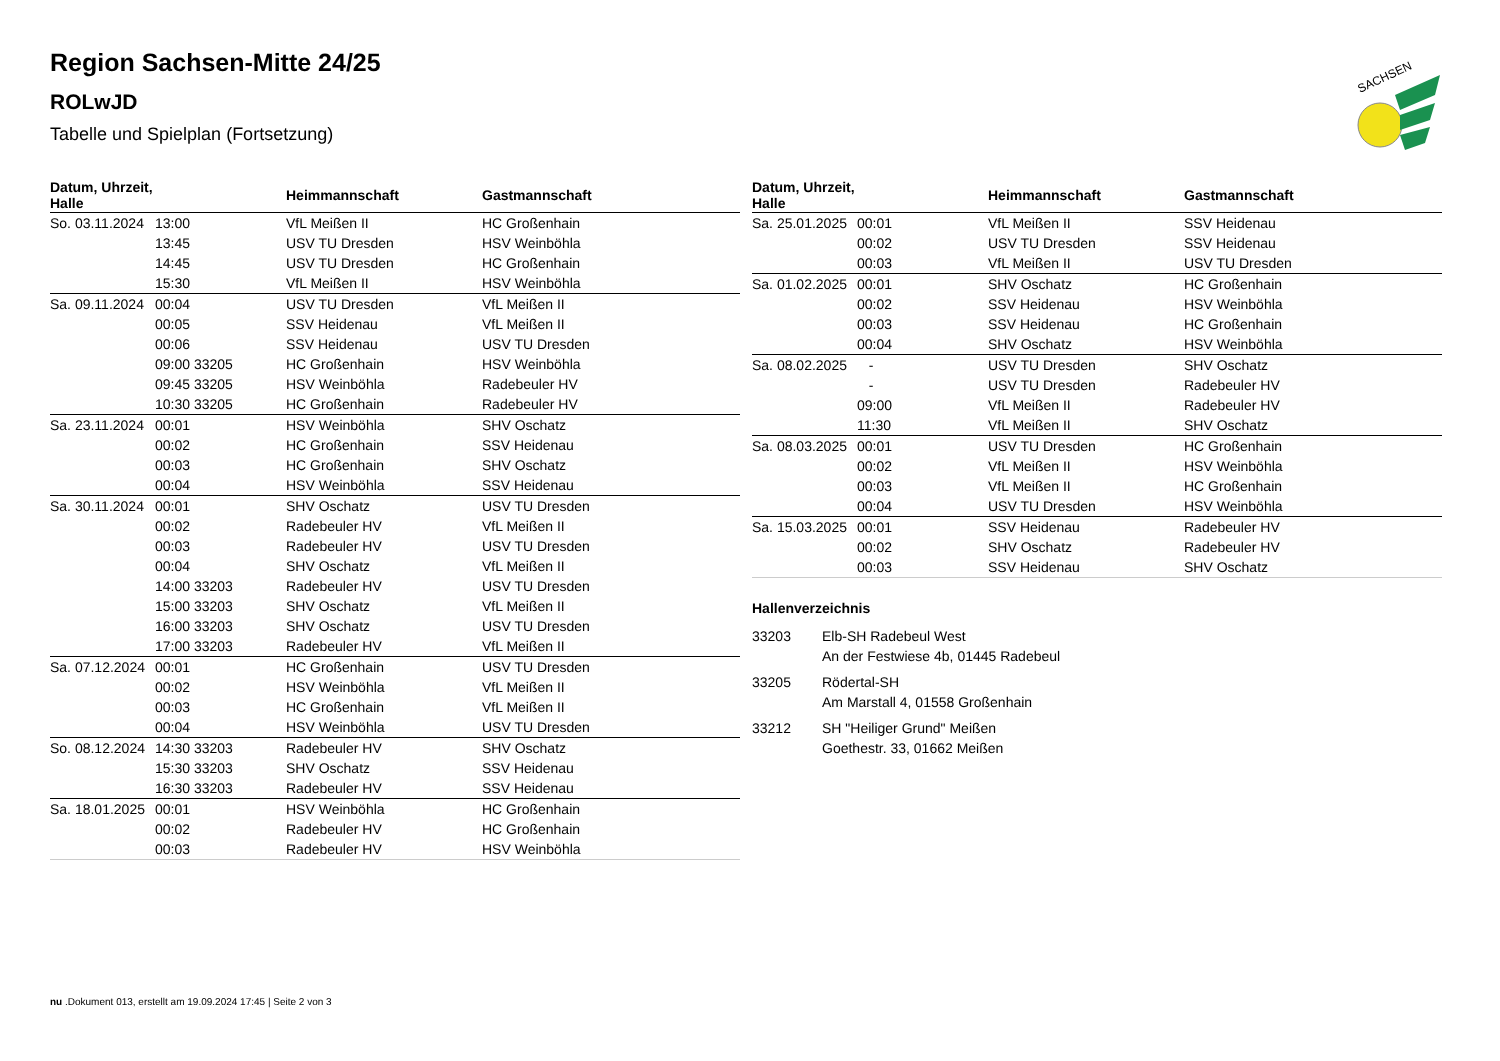Region Sachsen-Mitte 24/25
ROLwJD
Tabelle und Spielplan (Fortsetzung)
SACHSEN
| Datum, Uhrzeit, Halle | | Heimmannschaft | Gastmannschaft |
| --- | --- | --- | --- |
| So. 03.11.2024 | 13:00 | VfL Meißen II | HC Großenhain |
| | 13:45 | USV TU Dresden | HSV Weinböhla |
| | 14:45 | USV TU Dresden | HC Großenhain |
| | 15:30 | VfL Meißen II | HSV Weinböhla |
| Sa. 09.11.2024 | 00:04 | USV TU Dresden | VfL Meißen II |
| | 00:05 | SSV Heidenau | VfL Meißen II |
| | 00:06 | SSV Heidenau | USV TU Dresden |
| | 09:00 33205 | HC Großenhain | HSV Weinböhla |
| | 09:45 33205 | HSV Weinböhla | Radebeuler HV |
| | 10:30 33205 | HC Großenhain | Radebeuler HV |
| Sa. 23.11.2024 | 00:01 | HSV Weinböhla | SHV Oschatz |
| | 00:02 | HC Großenhain | SSV Heidenau |
| | 00:03 | HC Großenhain | SHV Oschatz |
| | 00:04 | HSV Weinböhla | SSV Heidenau |
| Sa. 30.11.2024 | 00:01 | SHV Oschatz | USV TU Dresden |
| | 00:02 | Radebeuler HV | VfL Meißen II |
| | 00:03 | Radebeuler HV | USV TU Dresden |
| | 00:04 | SHV Oschatz | VfL Meißen II |
| | 14:00 33203 | Radebeuler HV | USV TU Dresden |
| | 15:00 33203 | SHV Oschatz | VfL Meißen II |
| | 16:00 33203 | SHV Oschatz | USV TU Dresden |
| | 17:00 33203 | Radebeuler HV | VfL Meißen II |
| Sa. 07.12.2024 | 00:01 | HC Großenhain | USV TU Dresden |
| | 00:02 | HSV Weinböhla | VfL Meißen II |
| | 00:03 | HC Großenhain | VfL Meißen II |
| | 00:04 | HSV Weinböhla | USV TU Dresden |
| So. 08.12.2024 | 14:30 33203 | Radebeuler HV | SHV Oschatz |
| | 15:30 33203 | SHV Oschatz | SSV Heidenau |
| | 16:30 33203 | Radebeuler HV | SSV Heidenau |
| Sa. 18.01.2025 | 00:01 | HSV Weinböhla | HC Großenhain |
| | 00:02 | Radebeuler HV | HC Großenhain |
| | 00:03 | Radebeuler HV | HSV Weinböhla |
| Datum, Uhrzeit, Halle | | Heimmannschaft | Gastmannschaft |
| --- | --- | --- | --- |
| Sa. 25.01.2025 | 00:01 | VfL Meißen II | SSV Heidenau |
| | 00:02 | USV TU Dresden | SSV Heidenau |
| | 00:03 | VfL Meißen II | USV TU Dresden |
| Sa. 01.02.2025 | 00:01 | SHV Oschatz | HC Großenhain |
| | 00:02 | SSV Heidenau | HSV Weinböhla |
| | 00:03 | SSV Heidenau | HC Großenhain |
| | 00:04 | SHV Oschatz | HSV Weinböhla |
| Sa. 08.02.2025 | - | USV TU Dresden | SHV Oschatz |
| | - | USV TU Dresden | Radebeuler HV |
| | 09:00 | VfL Meißen II | Radebeuler HV |
| | 11:30 | VfL Meißen II | SHV Oschatz |
| Sa. 08.03.2025 | 00:01 | USV TU Dresden | HC Großenhain |
| | 00:02 | VfL Meißen II | HSV Weinböhla |
| | 00:03 | VfL Meißen II | HC Großenhain |
| | 00:04 | USV TU Dresden | HSV Weinböhla |
| Sa. 15.03.2025 | 00:01 | SSV Heidenau | Radebeuler HV |
| | 00:02 | SHV Oschatz | Radebeuler HV |
| | 00:03 | SSV Heidenau | SHV Oschatz |
Hallenverzeichnis
33203 Elb-SH Radebeul West
An der Festwiese 4b, 01445 Radebeul
33205 Rödertal-SH
Am Marstall 4, 01558 Großenhain
33212 SH "Heiliger Grund" Meißen
Goethestr. 33, 01662 Meißen
nu .Dokument 013, erstellt am 19.09.2024 17:45 | Seite 2 von 3